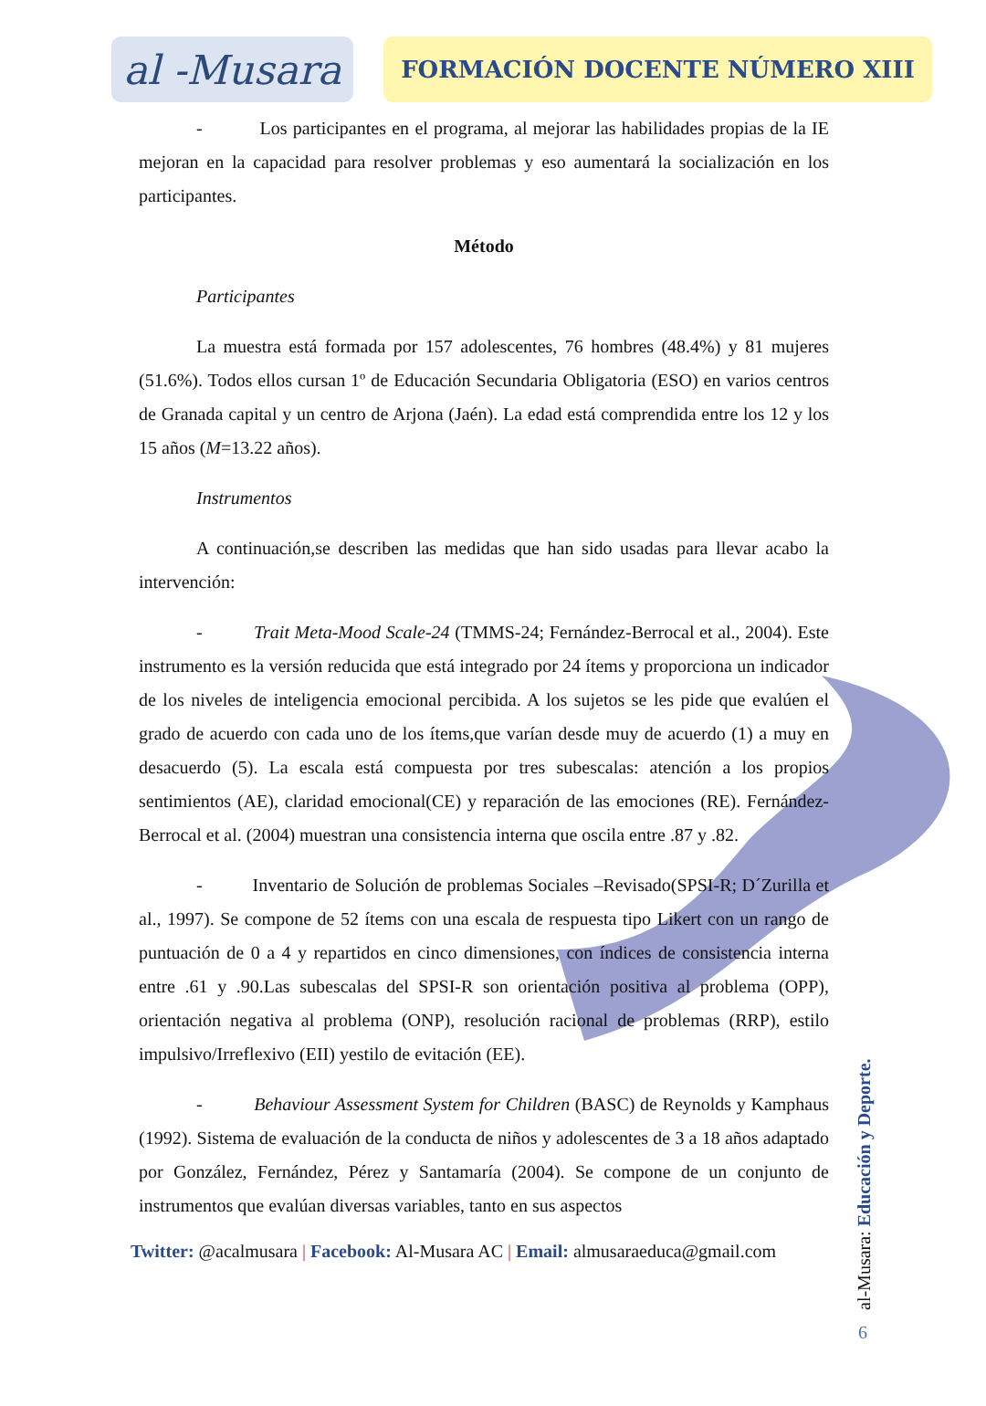al -Musara
FORMACIÓN DOCENTE NÚMERO XIII
- Los participantes en el programa, al mejorar las habilidades propias de la IE mejoran en la capacidad para resolver problemas y eso aumentará la socialización en los participantes.
Método
Participantes
La muestra está formada por 157 adolescentes, 76 hombres (48.4%) y 81 mujeres (51.6%). Todos ellos cursan 1º de Educación Secundaria Obligatoria (ESO) en varios centros de Granada capital y un centro de Arjona (Jaén). La edad está comprendida entre los 12 y los 15 años (M=13.22 años).
Instrumentos
A continuación,se describen las medidas que han sido usadas para llevar acabo la intervención:
- Trait Meta-Mood Scale-24 (TMMS-24; Fernández-Berrocal et al., 2004). Este instrumento es la versión reducida que está integrado por 24 ítems y proporciona un indicador de los niveles de inteligencia emocional percibida. A los sujetos se les pide que evalúen el grado de acuerdo con cada uno de los ítems,que varían desde muy de acuerdo (1) a muy en desacuerdo (5). La escala está compuesta por tres subescalas: atención a los propios sentimientos (AE), claridad emocional(CE) y reparación de las emociones (RE). Fernández-Berrocal et al. (2004) muestran una consistencia interna que oscila entre .87 y .82.
- Inventario de Solución de problemas Sociales –Revisado(SPSI-R; D´Zurilla et al., 1997). Se compone de 52 ítems con una escala de respuesta tipo Likert con un rango de puntuación de 0 a 4 y repartidos en cinco dimensiones, con índices de consistencia interna entre .61 y .90.Las subescalas del SPSI-R son orientación positiva al problema (OPP), orientación negativa al problema (ONP), resolución racional de problemas (RRP), estilo impulsivo/Irreflexivo (EII) yestilo de evitación (EE).
- Behaviour Assessment System for Children (BASC) de Reynolds y Kamphaus (1992). Sistema de evaluación de la conducta de niños y adolescentes de 3 a 18 años adaptado por González, Fernández, Pérez y Santamaría (2004). Se compone de un conjunto de instrumentos que evalúan diversas variables, tanto en sus aspectos
Twitter: @acalmusara | Facebook: Al-Musara AC | Email: almusaraeduca@gmail.com
al-Musara: Educación y Deporte.
6